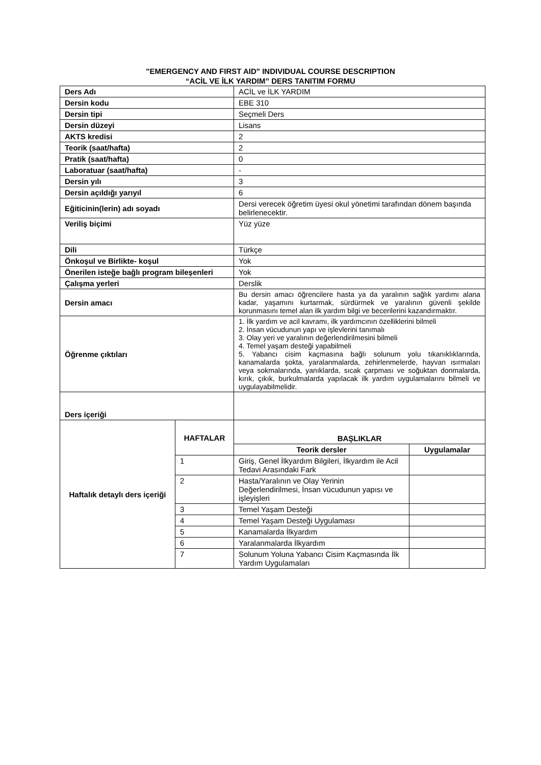"EMERGENCY AND FIRST AID" INDIVIDUAL COURSE DESCRIPTION
“ACİL VE İLK YARDIM” DERS TANITIM FORMU
| Ders Adı | | ACİL ve İLK YARDIM | |
| Dersin kodu | | EBE 310 | |
| Dersin tipi | | Seçmeli Ders | |
| Dersin düzeyi | | Lisans | |
| AKTS kredisi | | 2 | |
| Teorik (saat/hafta) | | 2 | |
| Pratik (saat/hafta) | | 0 | |
| Laboratuar (saat/hafta) | | - | |
| Dersin yılı | | 3 | |
| Dersin açıldığı yarıyıl | | 6 | |
| Eğiticinin(lerin) adı soyadı | | Dersi verecek öğretim üyesi okul yönetimi tarafından dönem başında belirlenecektir. | |
| Veriliş biçimi | | Yüz yüze | |
| Dili | | Türkçe | |
| Önkoşul ve Birlikte- koşul | | Yok | |
| Önerilen isteğe bağlı program bileşenleri | | Yok | |
| Çalışma yerleri | | Derslik | |
| Dersin amacı | | Bu dersin amacı öğrencilere hasta ya da yaralının sağlık yardımı alana kadar, yaşamını kurtarmak, sürdürmek ve yaralının güvenli şekilde korunmasını temel alan ilk yardım bilgi ve becerilerini kazandırmaktır. | |
| Öğrenme çıktıları | | 1. İlk yardım ve acil kavramı, ilk yardımcının özelliklerini bilmeli 2. İnsan vücudunun yapı ve işlevlerini tanımalı 3. Olay yeri ve yaralının değerlendirilmesini bilmeli 4. Temel yaşam desteği yapabilmeli 5. Yabancı cisim kaçmasına bağlı solunum yolu tıkanıklıklarında, kanamalarda şokta, yaralanmalarda, zehirlenmelerde, hayvan ısırmaları veya sokmalarında, yanıklarda, sıcak çarpması ve soğuktan donmalarda, kırık, çıkık, burkulmalarda yapılacak ilk yardım uygulamalarını bilmeli ve uygulayabilmelidir. | |
| Ders içeriği | | | |
| Haftalık detaylı ders içeriği | HAFTALAR | BAŞLIKLAR | |
| | | Teorik dersler | Uygulamalar |
| | 1 | Giriş, Genel İlkyardım Bilgileri, İlkyardım ile Acil Tedavi Arasındaki Fark | |
| | 2 | Hasta/Yaralının ve Olay Yerinin Değerlendirilmesi, İnsan vücudunun yapısı ve işleyişleri | |
| | 3 | Temel Yaşam Desteği | |
| | 4 | Temel Yaşam Desteği Uygulaması | |
| | 5 | Kanamalarda İlkyardım | |
| | 6 | Yaralanmalarda İlkyardım | |
| | 7 | Solunum Yoluna Yabancı Cisim Kaçmasında İlk Yardım Uygulamaları | |